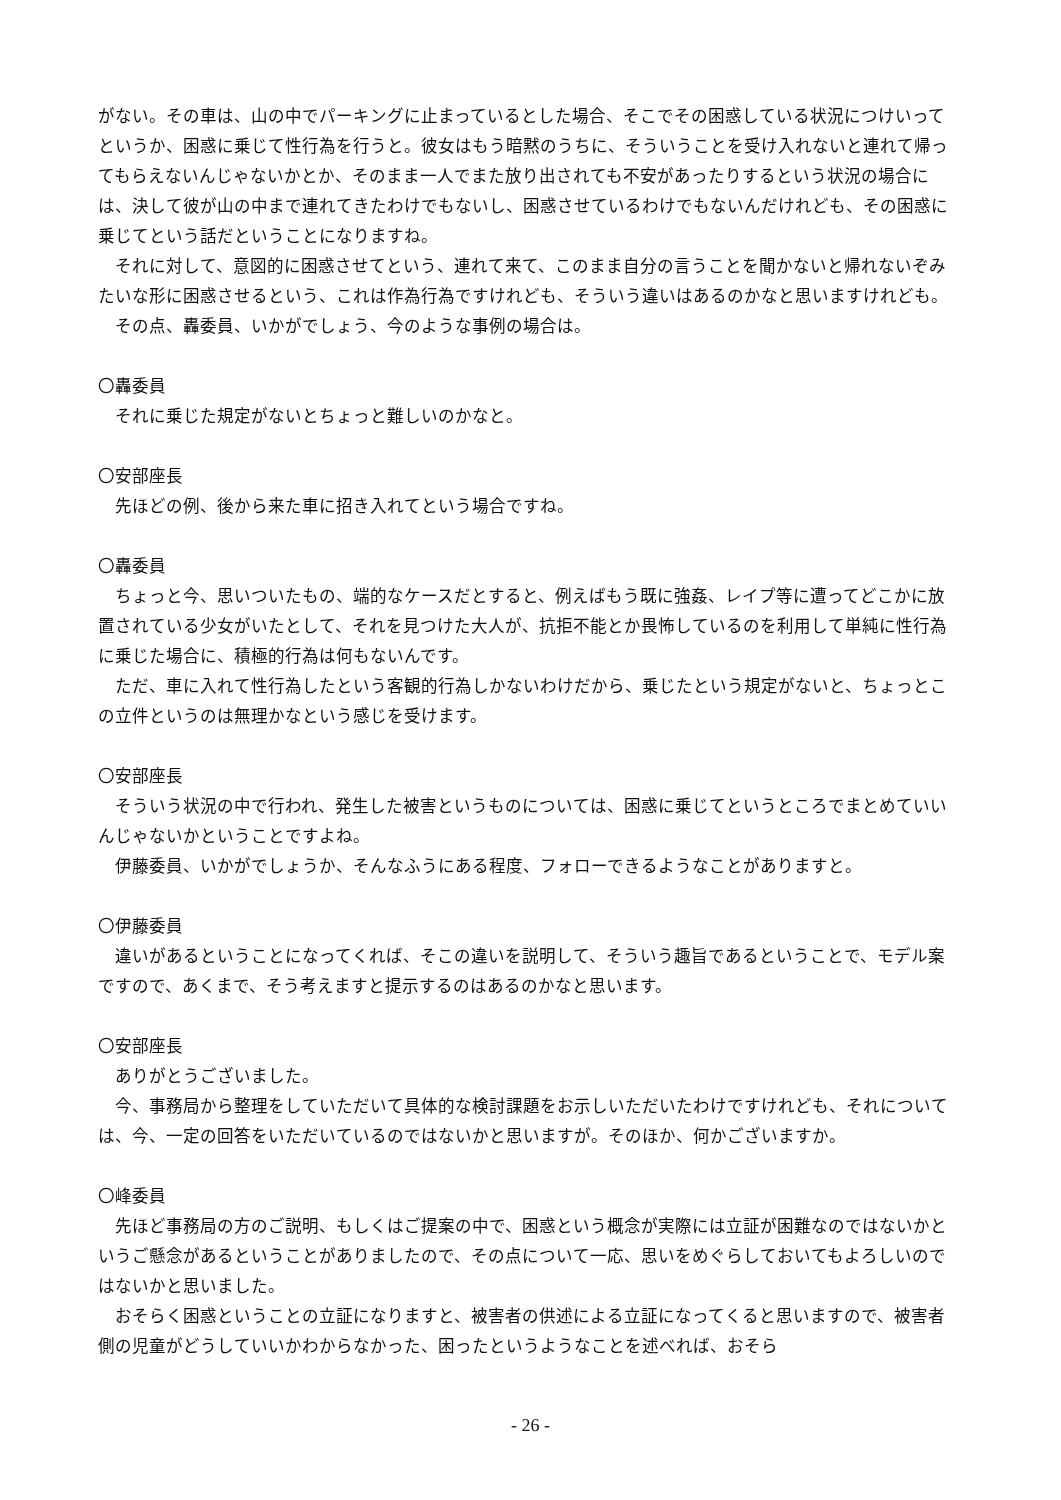がない。その車は、山の中でパーキングに止まっているとした場合、そこでその困惑している状況につけいってというか、困惑に乗じて性行為を行うと。彼女はもう暗黙のうちに、そういうことを受け入れないと連れて帰ってもらえないんじゃないかとか、そのまま一人でまた放り出されても不安があったりするという状況の場合には、決して彼が山の中まで連れてきたわけでもないし、困惑させているわけでもないんだけれども、その困惑に乗じてという話だということになりますね。
それに対して、意図的に困惑させてという、連れて来て、このまま自分の言うことを聞かないと帰れないぞみたいな形に困惑させるという、これは作為行為ですけれども、そういう違いはあるのかなと思いますけれども。
その点、轟委員、いかがでしょう、今のような事例の場合は。
〇轟委員
それに乗じた規定がないとちょっと難しいのかなと。
〇安部座長
先ほどの例、後から来た車に招き入れてという場合ですね。
〇轟委員
ちょっと今、思いついたもの、端的なケースだとすると、例えばもう既に強姦、レイプ等に遭ってどこかに放置されている少女がいたとして、それを見つけた大人が、抗拒不能とか畏怖しているのを利用して単純に性行為に乗じた場合に、積極的行為は何もないんです。
ただ、車に入れて性行為したという客観的行為しかないわけだから、乗じたという規定がないと、ちょっとこの立件というのは無理かなという感じを受けます。
〇安部座長
そういう状況の中で行われ、発生した被害というものについては、困惑に乗じてというところでまとめていいんじゃないかということですよね。
伊藤委員、いかがでしょうか、そんなふうにある程度、フォローできるようなことがありますと。
〇伊藤委員
違いがあるということになってくれば、そこの違いを説明して、そういう趣旨であるということで、モデル案ですので、あくまで、そう考えますと提示するのはあるのかなと思います。
〇安部座長
ありがとうございました。
今、事務局から整理をしていただいて具体的な検討課題をお示しいただいたわけですけれども、それについては、今、一定の回答をいただいているのではないかと思いますが。そのほか、何かございますか。
〇峰委員
先ほど事務局の方のご説明、もしくはご提案の中で、困惑という概念が実際には立証が困難なのではないかというご懸念があるということがありましたので、その点について一応、思いをめぐらしておいてもよろしいのではないかと思いました。
おそらく困惑ということの立証になりますと、被害者の供述による立証になってくると思いますので、被害者側の児童がどうしていいかわからなかった、困ったというようなことを述べれば、おそら
- 26 -